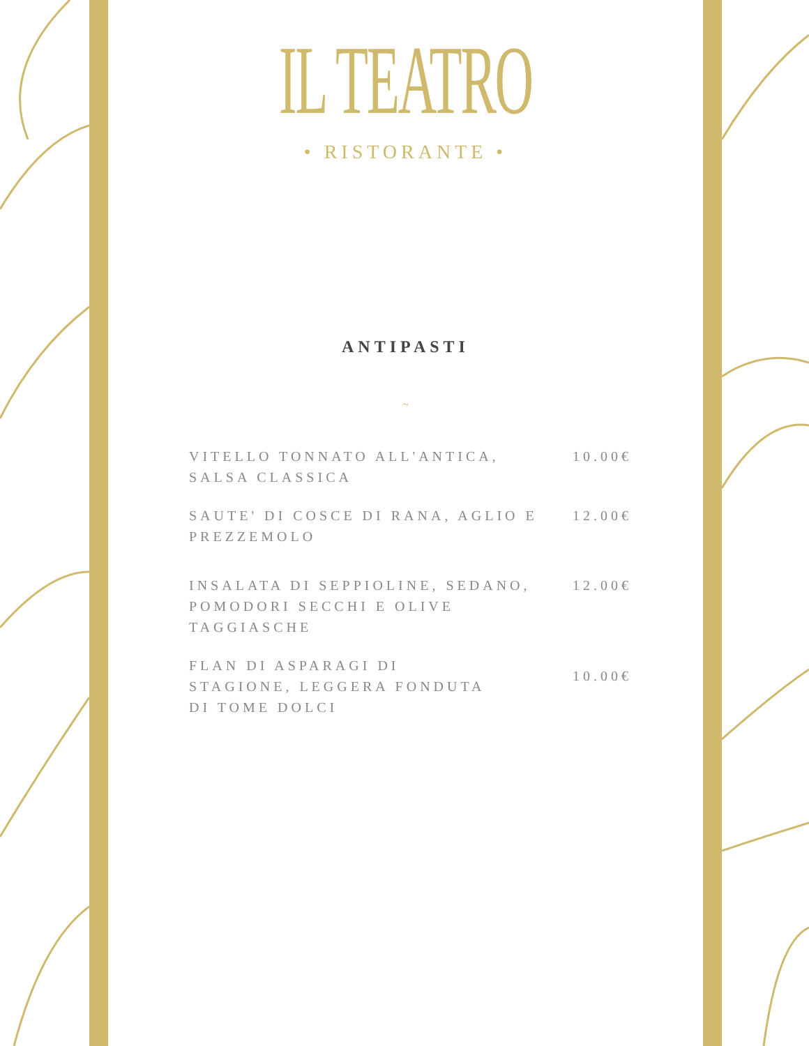IL TEATRO
• RISTORANTE •
ANTIPASTI
~
VITELLO TONNATO ALL'ANTICA, SALSA CLASSICA
10.00€
SAUTE' DI COSCE DI RANA, AGLIO E PREZZEMOLO
12.00€
INSALATA DI SEPPIOLINE, SEDANO, POMODORI SECCHI E OLIVE TAGGIASCHE
12.00€
FLAN DI ASPARAGI DI STAGIONE, LEGGERA FONDUTA DI TOME DOLCI
10.00€